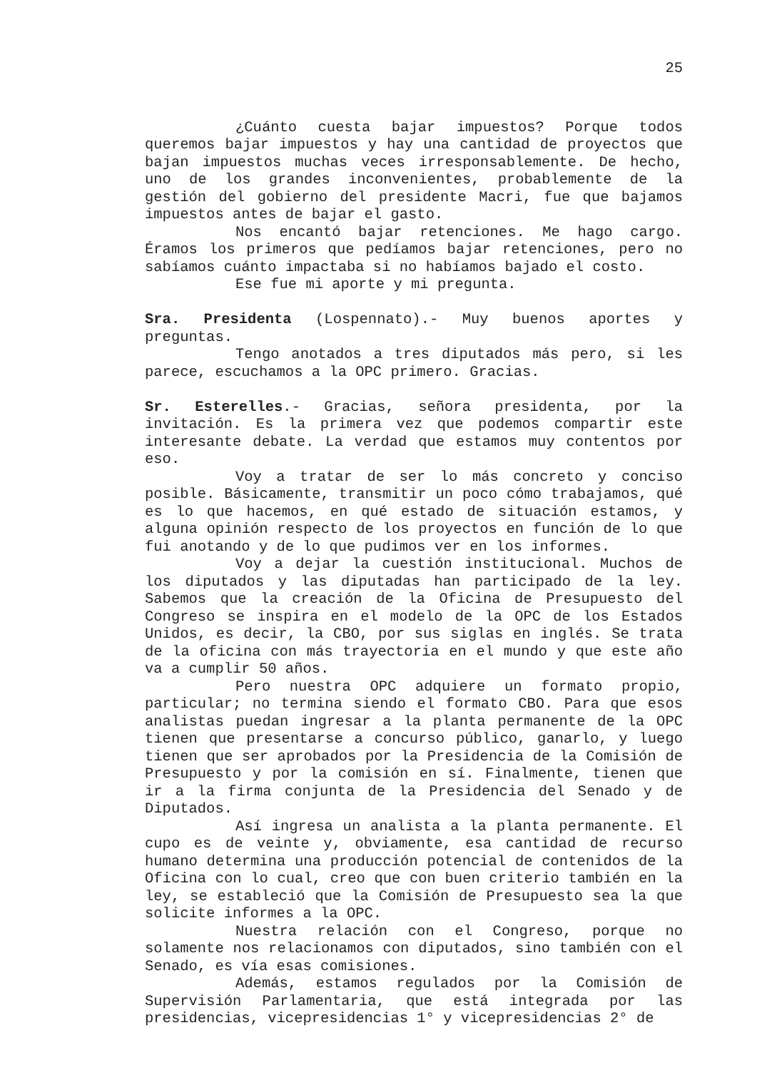25
¿Cuánto cuesta bajar impuestos? Porque todos queremos bajar impuestos y hay una cantidad de proyectos que bajan impuestos muchas veces irresponsablemente. De hecho, uno de los grandes inconvenientes, probablemente de la gestión del gobierno del presidente Macri, fue que bajamos impuestos antes de bajar el gasto.
Nos encantó bajar retenciones. Me hago cargo. Éramos los primeros que pedíamos bajar retenciones, pero no sabíamos cuánto impactaba si no habíamos bajado el costo.
Ese fue mi aporte y mi pregunta.
Sra. Presidenta (Lospennato).- Muy buenos aportes y preguntas.
Tengo anotados a tres diputados más pero, si les parece, escuchamos a la OPC primero. Gracias.
Sr. Esterelles.- Gracias, señora presidenta, por la invitación. Es la primera vez que podemos compartir este interesante debate. La verdad que estamos muy contentos por eso.
Voy a tratar de ser lo más concreto y conciso posible. Básicamente, transmitir un poco cómo trabajamos, qué es lo que hacemos, en qué estado de situación estamos, y alguna opinión respecto de los proyectos en función de lo que fui anotando y de lo que pudimos ver en los informes.
Voy a dejar la cuestión institucional. Muchos de los diputados y las diputadas han participado de la ley. Sabemos que la creación de la Oficina de Presupuesto del Congreso se inspira en el modelo de la OPC de los Estados Unidos, es decir, la CBO, por sus siglas en inglés. Se trata de la oficina con más trayectoria en el mundo y que este año va a cumplir 50 años.
Pero nuestra OPC adquiere un formato propio, particular; no termina siendo el formato CBO. Para que esos analistas puedan ingresar a la planta permanente de la OPC tienen que presentarse a concurso público, ganarlo, y luego tienen que ser aprobados por la Presidencia de la Comisión de Presupuesto y por la comisión en sí. Finalmente, tienen que ir a la firma conjunta de la Presidencia del Senado y de Diputados.
Así ingresa un analista a la planta permanente. El cupo es de veinte y, obviamente, esa cantidad de recurso humano determina una producción potencial de contenidos de la Oficina con lo cual, creo que con buen criterio también en la ley, se estableció que la Comisión de Presupuesto sea la que solicite informes a la OPC.
Nuestra relación con el Congreso, porque no solamente nos relacionamos con diputados, sino también con el Senado, es vía esas comisiones.
Además, estamos regulados por la Comisión de Supervisión Parlamentaria, que está integrada por las presidencias, vicepresidencias 1° y vicepresidencias 2° de